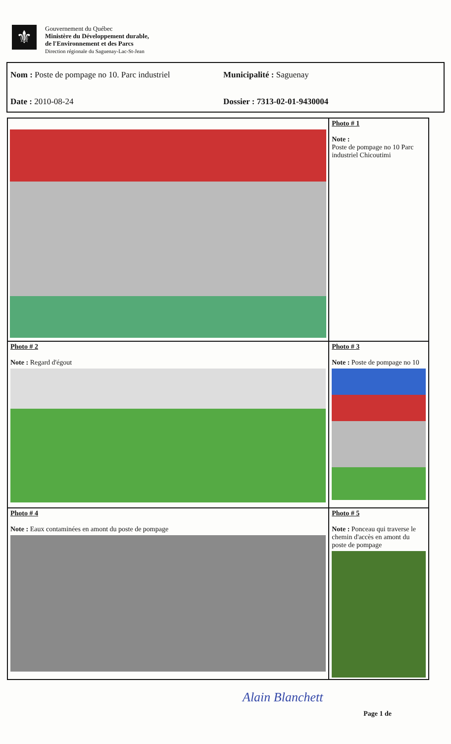⚜
Gouvernement du Québec
Ministère du Développement durable,
de l'Environnement et des Parcs
Direction régionale du Saguenay-Lac-St-Jean
Nom : Poste de pompage no 10. Parc industriel
Municipalité : Saguenay
Date : 2010-08-24
Dossier : 7313-02-01-9430004
| | Photo # 1 Note : Poste de pompage no 10 Parc industriel Chicoutimi |
| Photo # 2 Note : Regard d'égout | Photo # 3 Note : Poste de pompage no 10 |
| Photo # 4 Note : Eaux contaminées en amont du poste de pompage | Photo # 5 Note : Ponceau qui traverse le chemin d'accès en amont du poste de pompage |
Alain Blanchett
Page 1 de